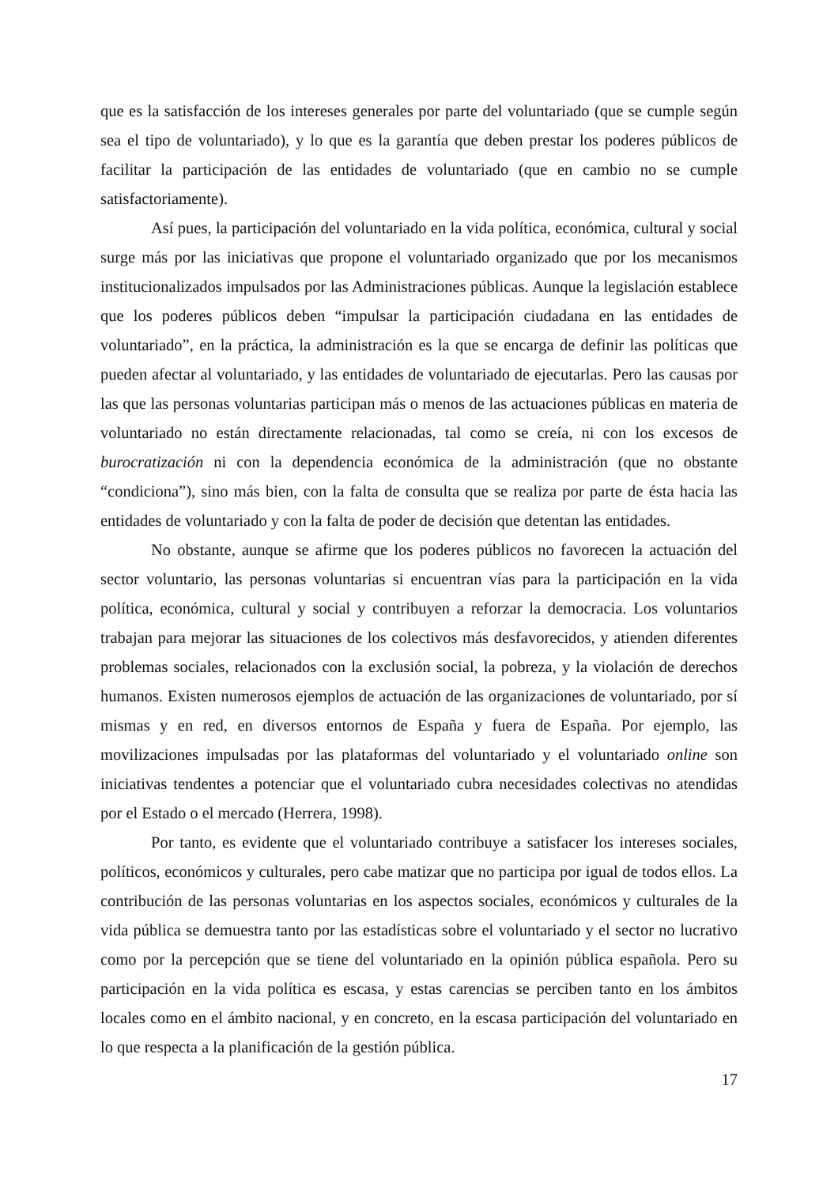que es la satisfacción de los intereses generales por parte del voluntariado (que se cumple según sea el tipo de voluntariado), y lo que es la garantía que deben prestar los poderes públicos de facilitar la participación de las entidades de voluntariado (que en cambio no se cumple satisfactoriamente).
Así pues, la participación del voluntariado en la vida política, económica, cultural y social surge más por las iniciativas que propone el voluntariado organizado que por los mecanismos institucionalizados impulsados por las Administraciones públicas. Aunque la legislación establece que los poderes públicos deben “impulsar la participación ciudadana en las entidades de voluntariado”, en la práctica, la administración es la que se encarga de definir las políticas que pueden afectar al voluntariado, y las entidades de voluntariado de ejecutarlas. Pero las causas por las que las personas voluntarias participan más o menos de las actuaciones públicas en materia de voluntariado no están directamente relacionadas, tal como se creía, ni con los excesos de burocratización ni con la dependencia económica de la administración (que no obstante “condiciona”), sino más bien, con la falta de consulta que se realiza por parte de ésta hacia las entidades de voluntariado y con la falta de poder de decisión que detentan las entidades.
No obstante, aunque se afirme que los poderes públicos no favorecen la actuación del sector voluntario, las personas voluntarias si encuentran vías para la participación en la vida política, económica, cultural y social y contribuyen a reforzar la democracia. Los voluntarios trabajan para mejorar las situaciones de los colectivos más desfavorecidos, y atienden diferentes problemas sociales, relacionados con la exclusión social, la pobreza, y la violación de derechos humanos. Existen numerosos ejemplos de actuación de las organizaciones de voluntariado, por sí mismas y en red, en diversos entornos de España y fuera de España. Por ejemplo, las movilizaciones impulsadas por las plataformas del voluntariado y el voluntariado online son iniciativas tendentes a potenciar que el voluntariado cubra necesidades colectivas no atendidas por el Estado o el mercado (Herrera, 1998).
Por tanto, es evidente que el voluntariado contribuye a satisfacer los intereses sociales, políticos, económicos y culturales, pero cabe matizar que no participa por igual de todos ellos. La contribución de las personas voluntarias en los aspectos sociales, económicos y culturales de la vida pública se demuestra tanto por las estadísticas sobre el voluntariado y el sector no lucrativo como por la percepción que se tiene del voluntariado en la opinión pública española. Pero su participación en la vida política es escasa, y estas carencias se perciben tanto en los ámbitos locales como en el ámbito nacional, y en concreto, en la escasa participación del voluntariado en lo que respecta a la planificación de la gestión pública.
17